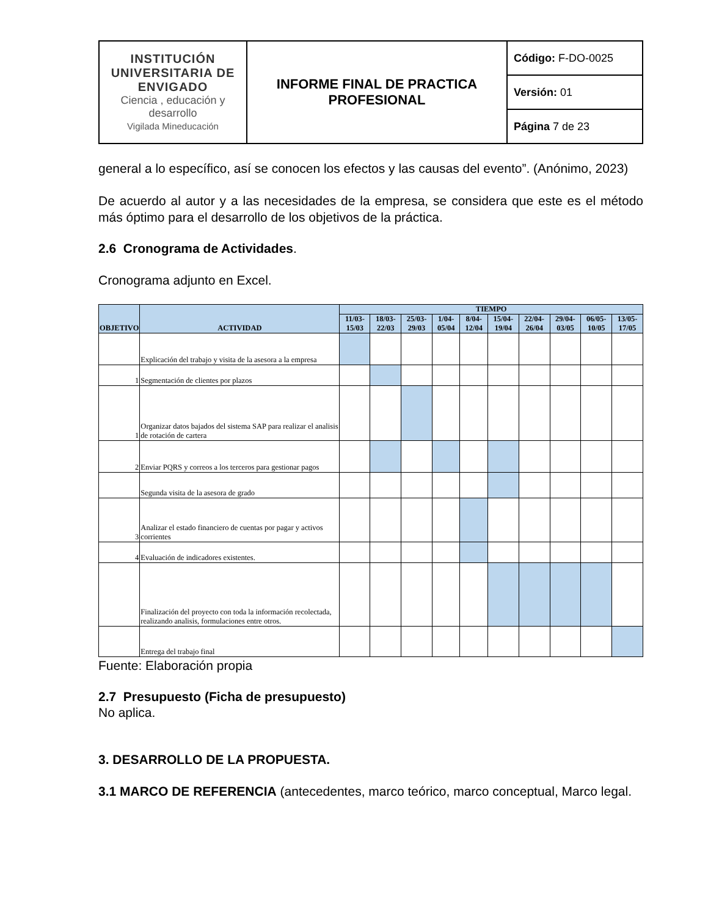| INSTITUCIÓN UNIVERSITARIA DE ENVIGADO Ciencia , educación y desarrollo Vigilada Mineducación | INFORME FINAL DE PRACTICA PROFESIONAL | Código: F-DO-0025 |
| | | Versión: 01 |
| | | Página 7 de 23 |
general a lo específico, así se conocen los efectos y las causas del evento”. (Anónimo, 2023)
De acuerdo al autor y a las necesidades de la empresa, se considera que este es el método más óptimo para el desarrollo de los objetivos de la práctica.
2.6 Cronograma de Actividades.
Cronograma adjunto en Excel.
| OBJETIVO | ACTIVIDAD | TIEMPO | | | | | | | | | |
| --- | --- | --- | --- | --- | --- | --- | --- | --- | --- | --- | --- |
| | | 11/03-15/03 | 18/03-22/03 | 25/03-29/03 | 1/04-05/04 | 8/04-12/04 | 15/04-19/04 | 22/04-26/04 | 29/04-03/05 | 06/05-10/05 | 13/05-17/05 |
| | Explicación del trabajo y visita de la asesora a la empresa | | | | | | | | | | |
| 1 | Segmentación de clientes por plazos | | | | | | | | | | |
| 1 | Organizar datos bajados del sistema SAP para realizar el analisis de rotación de cartera | | | | | | | | | | |
| 2 | Enviar PQRS y correos a los terceros para gestionar pagos | | | | | | | | | | |
| | Segunda visita de la asesora de grado | | | | | | | | | | |
| 3 | Analizar el estado financiero de cuentas por pagar y activos corrientes | | | | | | | | | | |
| 4 | Evaluación de indicadores existentes. | | | | | | | | | | |
| | Finalización del proyecto con toda la información recolectada, realizando analisis, formulaciones entre otros. | | | | | | | | | | |
| | Entrega del trabajo final | | | | | | | | | | |
Fuente: Elaboración propia
2.7 Presupuesto (Ficha de presupuesto)
No aplica.
3. DESARROLLO DE LA PROPUESTA.
3.1 MARCO DE REFERENCIA (antecedentes, marco teórico, marco conceptual, Marco legal.